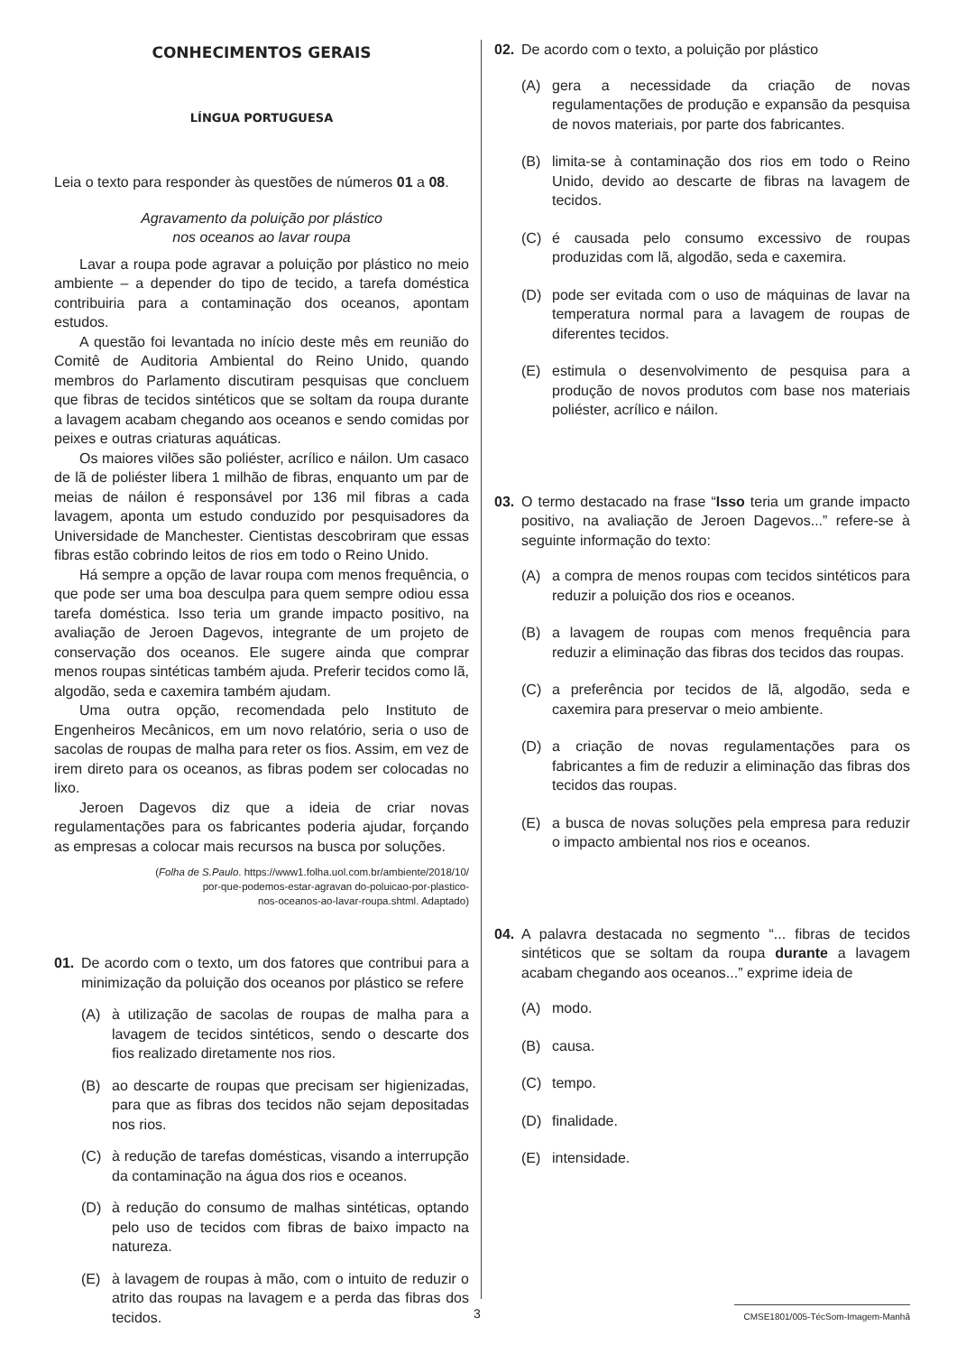CONHECIMENTOS GERAIS
LÍNGUA PORTUGUESA
Leia o texto para responder às questões de números 01 a 08.
Agravamento da poluição por plástico
nos oceanos ao lavar roupa
Lavar a roupa pode agravar a poluição por plástico no meio ambiente – a depender do tipo de tecido, a tarefa doméstica contribuiria para a contaminação dos oceanos, apontam estudos.
A questão foi levantada no início deste mês em reunião do Comitê de Auditoria Ambiental do Reino Unido, quando membros do Parlamento discutiram pesquisas que concluem que fibras de tecidos sintéticos que se soltam da roupa durante a lavagem acabam chegando aos oceanos e sendo comidas por peixes e outras criaturas aquáticas.
Os maiores vilões são poliéster, acrílico e náilon. Um casaco de lã de poliéster libera 1 milhão de fibras, enquanto um par de meias de náilon é responsável por 136 mil fibras a cada lavagem, aponta um estudo conduzido por pesquisadores da Universidade de Manchester. Cientistas descobriram que essas fibras estão cobrindo leitos de rios em todo o Reino Unido.
Há sempre a opção de lavar roupa com menos frequência, o que pode ser uma boa desculpa para quem sempre odiou essa tarefa doméstica. Isso teria um grande impacto positivo, na avaliação de Jeroen Dagevos, integrante de um projeto de conservação dos oceanos. Ele sugere ainda que comprar menos roupas sintéticas também ajuda. Preferir tecidos como lã, algodão, seda e caxemira também ajudam.
Uma outra opção, recomendada pelo Instituto de Engenheiros Mecânicos, em um novo relatório, seria o uso de sacolas de roupas de malha para reter os fios. Assim, em vez de irem direto para os oceanos, as fibras podem ser colocadas no lixo.
Jeroen Dagevos diz que a ideia de criar novas regulamentações para os fabricantes poderia ajudar, forçando as empresas a colocar mais recursos na busca por soluções.
(Folha de S.Paulo. https://www1.folha.uol.com.br/ambiente/2018/10/
por-que-podemos-estar-agravan do-poluicao-por-plastico-
nos-oceanos-ao-lavar-roupa.shtml. Adaptado)
01. De acordo com o texto, um dos fatores que contribui para a minimização da poluição dos oceanos por plástico se refere
(A) à utilização de sacolas de roupas de malha para a lavagem de tecidos sintéticos, sendo o descarte dos fios realizado diretamente nos rios.
(B) ao descarte de roupas que precisam ser higienizadas, para que as fibras dos tecidos não sejam depositadas nos rios.
(C) à redução de tarefas domésticas, visando a interrupção da contaminação na água dos rios e oceanos.
(D) à redução do consumo de malhas sintéticas, optando pelo uso de tecidos com fibras de baixo impacto na natureza.
(E) à lavagem de roupas à mão, com o intuito de reduzir o atrito das roupas na lavagem e a perda das fibras dos tecidos.
02. De acordo com o texto, a poluição por plástico
(A) gera a necessidade da criação de novas regulamentações de produção e expansão da pesquisa de novos materiais, por parte dos fabricantes.
(B) limita-se à contaminação dos rios em todo o Reino Unido, devido ao descarte de fibras na lavagem de tecidos.
(C) é causada pelo consumo excessivo de roupas produzidas com lã, algodão, seda e caxemira.
(D) pode ser evitada com o uso de máquinas de lavar na temperatura normal para a lavagem de roupas de diferentes tecidos.
(E) estimula o desenvolvimento de pesquisa para a produção de novos produtos com base nos materiais poliéster, acrílico e náilon.
03. O termo destacado na frase “Isso teria um grande impacto positivo, na avaliação de Jeroen Dagevos...” refere-se à seguinte informação do texto:
(A) a compra de menos roupas com tecidos sintéticos para reduzir a poluição dos rios e oceanos.
(B) a lavagem de roupas com menos frequência para reduzir a eliminação das fibras dos tecidos das roupas.
(C) a preferência por tecidos de lã, algodão, seda e caxemira para preservar o meio ambiente.
(D) a criação de novas regulamentações para os fabricantes a fim de reduzir a eliminação das fibras dos tecidos das roupas.
(E) a busca de novas soluções pela empresa para reduzir o impacto ambiental nos rios e oceanos.
04. A palavra destacada no segmento “... fibras de tecidos sintéticos que se soltam da roupa durante a lavagem acabam chegando aos oceanos...” exprime ideia de
(A) modo.
(B) causa.
(C) tempo.
(D) finalidade.
(E) intensidade.
3 CMSE1801/005-TécSom-Imagem-Manhã